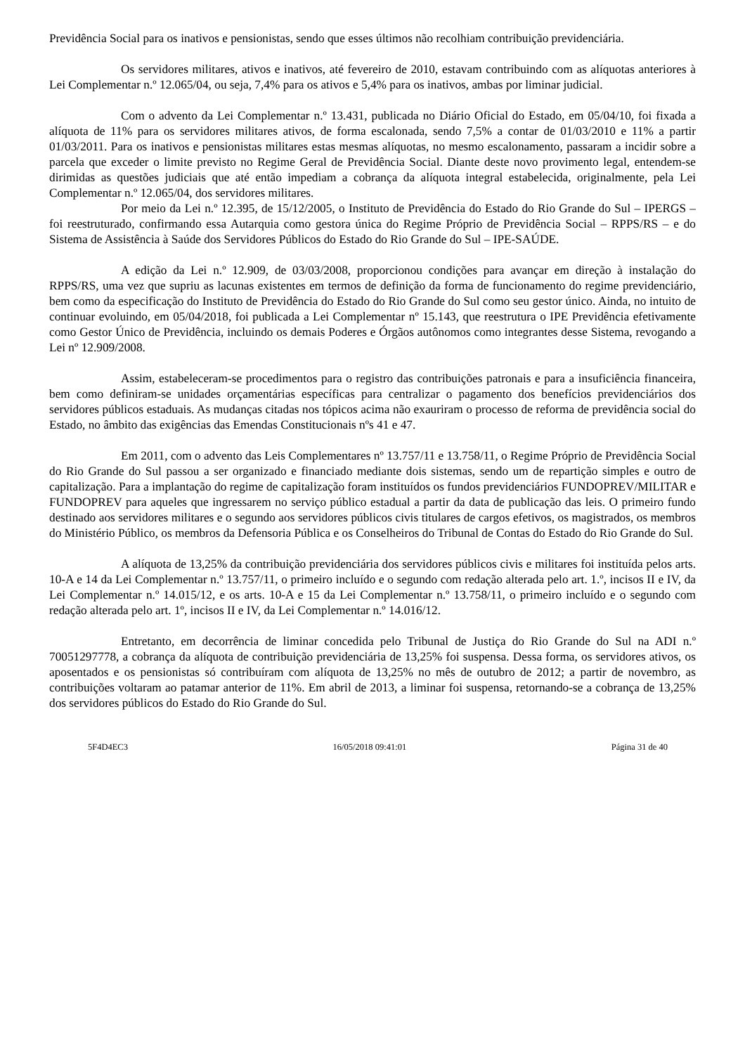Previdência Social para os inativos e pensionistas, sendo que esses últimos não recolhiam contribuição previdenciária.
Os servidores militares, ativos e inativos, até fevereiro de 2010, estavam contribuindo com as alíquotas anteriores à Lei Complementar n.º 12.065/04, ou seja, 7,4% para os ativos e 5,4% para os inativos, ambas por liminar judicial.
Com o advento da Lei Complementar n.º 13.431, publicada no Diário Oficial do Estado, em 05/04/10, foi fixada a alíquota de 11% para os servidores militares ativos, de forma escalonada, sendo 7,5% a contar de 01/03/2010 e 11% a partir 01/03/2011. Para os inativos e pensionistas militares estas mesmas alíquotas, no mesmo escalonamento, passaram a incidir sobre a parcela que exceder o limite previsto no Regime Geral de Previdência Social. Diante deste novo provimento legal, entendem-se dirimidas as questões judiciais que até então impediam a cobrança da alíquota integral estabelecida, originalmente, pela Lei Complementar n.º 12.065/04, dos servidores militares.
Por meio da Lei n.º 12.395, de 15/12/2005, o Instituto de Previdência do Estado do Rio Grande do Sul – IPERGS – foi reestruturado, confirmando essa Autarquia como gestora única do Regime Próprio de Previdência Social – RPPS/RS – e do Sistema de Assistência à Saúde dos Servidores Públicos do Estado do Rio Grande do Sul – IPE-SAÚDE.
A edição da Lei n.º 12.909, de 03/03/2008, proporcionou condições para avançar em direção à instalação do RPPS/RS, uma vez que supriu as lacunas existentes em termos de definição da forma de funcionamento do regime previdenciário, bem como da especificação do Instituto de Previdência do Estado do Rio Grande do Sul como seu gestor único. Ainda, no intuito de continuar evoluindo, em 05/04/2018, foi publicada a Lei Complementar nº 15.143, que reestrutura o IPE Previdência efetivamente como Gestor Único de Previdência, incluindo os demais Poderes e Órgãos autônomos como integrantes desse Sistema, revogando a Lei nº 12.909/2008.
Assim, estabeleceram-se procedimentos para o registro das contribuições patronais e para a insuficiência financeira, bem como definiram-se unidades orçamentárias específicas para centralizar o pagamento dos benefícios previdenciários dos servidores públicos estaduais. As mudanças citadas nos tópicos acima não exauriram o processo de reforma de previdência social do Estado, no âmbito das exigências das Emendas Constitucionais nºs 41 e 47.
Em 2011, com o advento das Leis Complementares nº 13.757/11 e 13.758/11, o Regime Próprio de Previdência Social do Rio Grande do Sul passou a ser organizado e financiado mediante dois sistemas, sendo um de repartição simples e outro de capitalização. Para a implantação do regime de capitalização foram instituídos os fundos previdenciários FUNDOPREV/MILITAR e FUNDOPREV para aqueles que ingressarem no serviço público estadual a partir da data de publicação das leis. O primeiro fundo destinado aos servidores militares e o segundo aos servidores públicos civis titulares de cargos efetivos, os magistrados, os membros do Ministério Público, os membros da Defensoria Pública e os Conselheiros do Tribunal de Contas do Estado do Rio Grande do Sul.
A alíquota de 13,25% da contribuição previdenciária dos servidores públicos civis e militares foi instituída pelos arts. 10-A e 14 da Lei Complementar n.º 13.757/11, o primeiro incluído e o segundo com redação alterada pelo art. 1.º, incisos II e IV, da Lei Complementar n.º 14.015/12, e os arts. 10-A e 15 da Lei Complementar n.º 13.758/11, o primeiro incluído e o segundo com redação alterada pelo art. 1º, incisos II e IV, da Lei Complementar n.º 14.016/12.
Entretanto, em decorrência de liminar concedida pelo Tribunal de Justiça do Rio Grande do Sul na ADI n.º 70051297778, a cobrança da alíquota de contribuição previdenciária de 13,25% foi suspensa. Dessa forma, os servidores ativos, os aposentados e os pensionistas só contribuíram com alíquota de 13,25% no mês de outubro de 2012; a partir de novembro, as contribuições voltaram ao patamar anterior de 11%. Em abril de 2013, a liminar foi suspensa, retornando-se a cobrança de 13,25% dos servidores públicos do Estado do Rio Grande do Sul.
5F4D4EC3 16/05/2018 09:41:01 Página 31 de 40